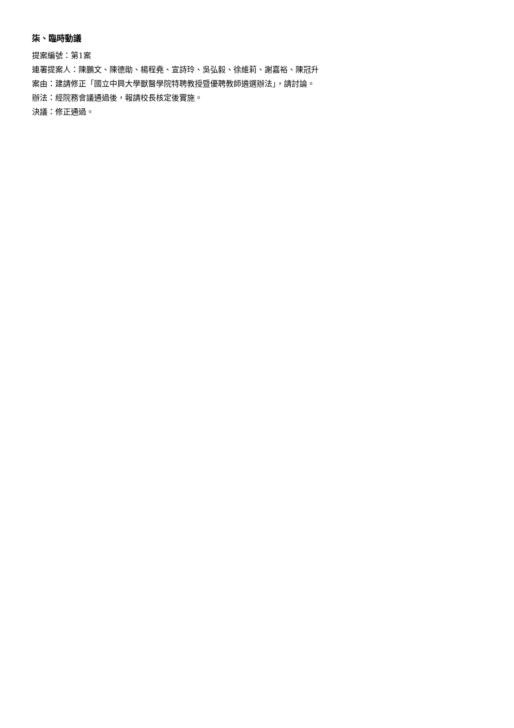柒、臨時動議
提案編號：第1案
連署提案人：陳鵬文、陳德勛、楊程堯、宣詩玲、吳弘毅、徐維莉、謝嘉裕、陳冠升
案由：建請修正「國立中興大學獸醫學院特聘教授暨優聘教師遴選辦法」，請討論。
辦法：經院務會議通過後，報請校長核定後實施。
決議：修正通過。